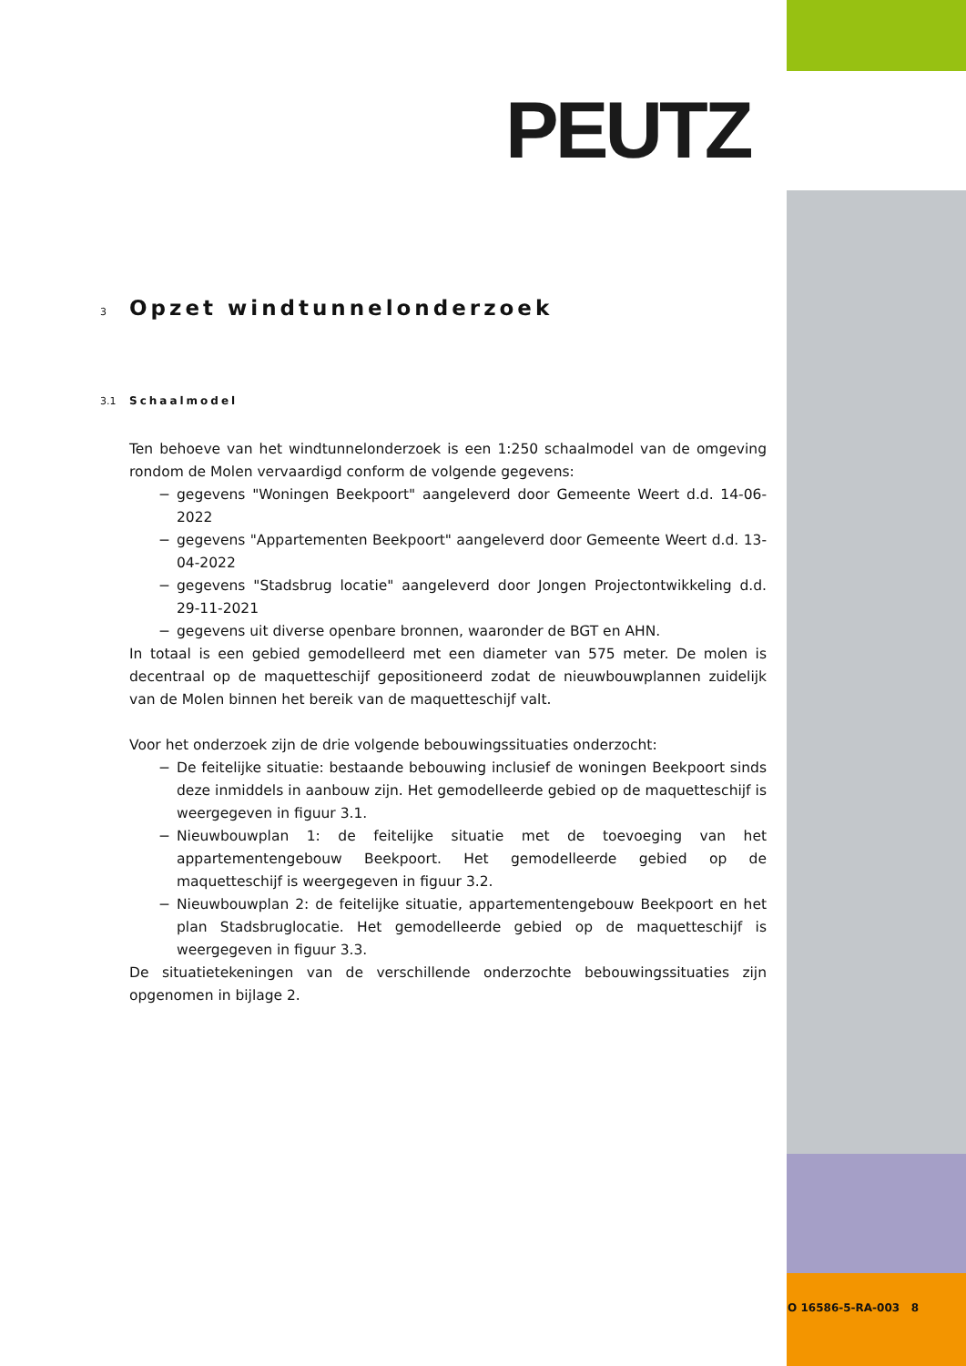PEUTZ
3 Opzet windtunnelonderzoek
3.1 Schaalmodel
Ten behoeve van het windtunnelonderzoek is een 1:250 schaalmodel van de omgeving rondom de Molen vervaardigd conform de volgende gegevens:
− gegevens "Woningen Beekpoort" aangeleverd door Gemeente Weert d.d. 14-06-2022
− gegevens "Appartementen Beekpoort" aangeleverd door Gemeente Weert d.d. 13-04-2022
− gegevens "Stadsbrug locatie" aangeleverd door Jongen Projectontwikkeling d.d. 29-11-2021
− gegevens uit diverse openbare bronnen, waaronder de BGT en AHN.
In totaal is een gebied gemodelleerd met een diameter van 575 meter. De molen is decentraal op de maquetteschijf gepositioneerd zodat de nieuwbouwplannen zuidelijk van de Molen binnen het bereik van de maquetteschijf valt.
Voor het onderzoek zijn de drie volgende bebouwingssituaties onderzocht:
− De feitelijke situatie: bestaande bebouwing inclusief de woningen Beekpoort sinds deze inmiddels in aanbouw zijn. Het gemodelleerde gebied op de maquetteschijf is weergegeven in figuur 3.1.
− Nieuwbouwplan 1: de feitelijke situatie met de toevoeging van het appartementengebouw Beekpoort. Het gemodelleerde gebied op de maquetteschijf is weergegeven in figuur 3.2.
− Nieuwbouwplan 2: de feitelijke situatie, appartementengebouw Beekpoort en het plan Stadsbruglocatie. Het gemodelleerde gebied op de maquetteschijf is weergegeven in figuur 3.3.
De situatietekeningen van de verschillende onderzochte bebouwingssituaties zijn opgenomen in bijlage 2.
O 16586-5-RA-003 8